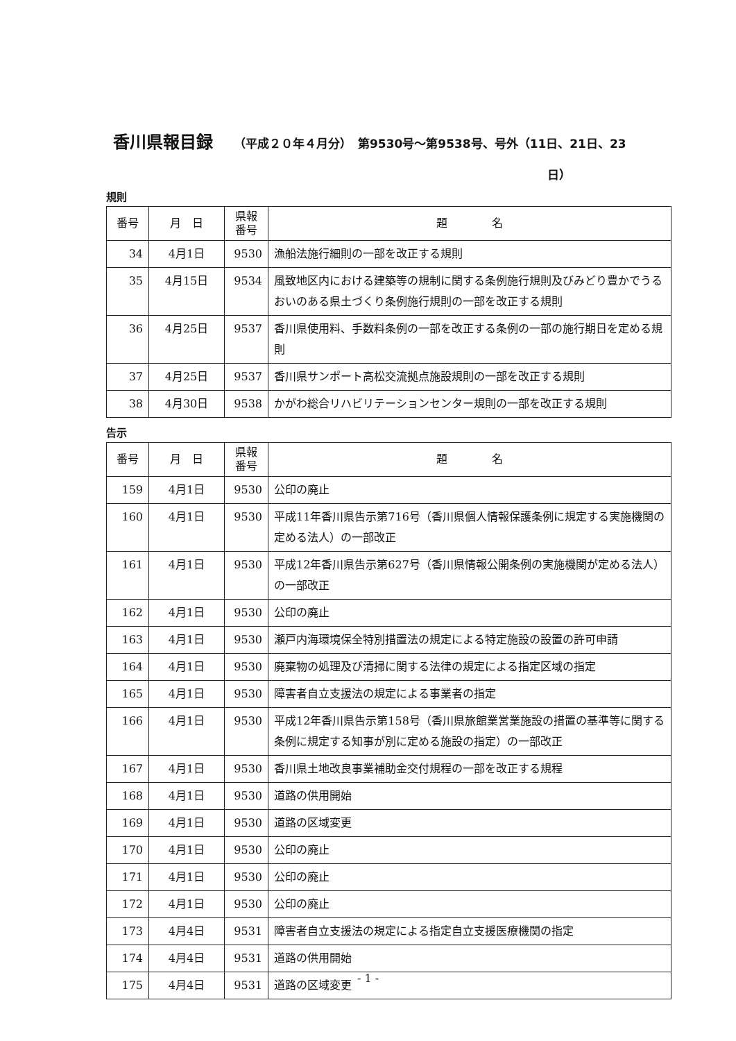香川県報目録 （平成２０年４月分）　第9530号～第9538号、号外（11日、21日、23
日）
規則
| 番号 | 月 日 | 県報 番号 | 題 名 |
| --- | --- | --- | --- |
| 34 | 4月1日 | 9530 | 漁船法施行細則の一部を改正する規則 |
| 35 | 4月15日 | 9534 | 風致地区内における建築等の規制に関する条例施行規則及びみどり豊かでうるおいのある県土づくり条例施行規則の一部を改正する規則 |
| 36 | 4月25日 | 9537 | 香川県使用料、手数料条例の一部を改正する条例の一部の施行期日を定める規則 |
| 37 | 4月25日 | 9537 | 香川県サンポート高松交流拠点施設規則の一部を改正する規則 |
| 38 | 4月30日 | 9538 | かがわ総合リハビリテーションセンター規則の一部を改正する規則 |
告示
| 番号 | 月 日 | 県報 番号 | 題 名 |
| --- | --- | --- | --- |
| 159 | 4月1日 | 9530 | 公印の廃止 |
| 160 | 4月1日 | 9530 | 平成11年香川県告示第716号（香川県個人情報保護条例に規定する実施機関の定める法人）の一部改正 |
| 161 | 4月1日 | 9530 | 平成12年香川県告示第627号（香川県情報公開条例の実施機関が定める法人）の一部改正 |
| 162 | 4月1日 | 9530 | 公印の廃止 |
| 163 | 4月1日 | 9530 | 瀬戸内海環境保全特別措置法の規定による特定施設の設置の許可申請 |
| 164 | 4月1日 | 9530 | 廃棄物の処理及び清掃に関する法律の規定による指定区域の指定 |
| 165 | 4月1日 | 9530 | 障害者自立支援法の規定による事業者の指定 |
| 166 | 4月1日 | 9530 | 平成12年香川県告示第158号（香川県旅館業営業施設の措置の基準等に関する条例に規定する知事が別に定める施設の指定）の一部改正 |
| 167 | 4月1日 | 9530 | 香川県土地改良事業補助金交付規程の一部を改正する規程 |
| 168 | 4月1日 | 9530 | 道路の供用開始 |
| 169 | 4月1日 | 9530 | 道路の区域変更 |
| 170 | 4月1日 | 9530 | 公印の廃止 |
| 171 | 4月1日 | 9530 | 公印の廃止 |
| 172 | 4月1日 | 9530 | 公印の廃止 |
| 173 | 4月4日 | 9531 | 障害者自立支援法の規定による指定自立支援医療機関の指定 |
| 174 | 4月4日 | 9531 | 道路の供用開始 |
| 175 | 4月4日 | 9531 | 道路の区域変更 |
- 1 -